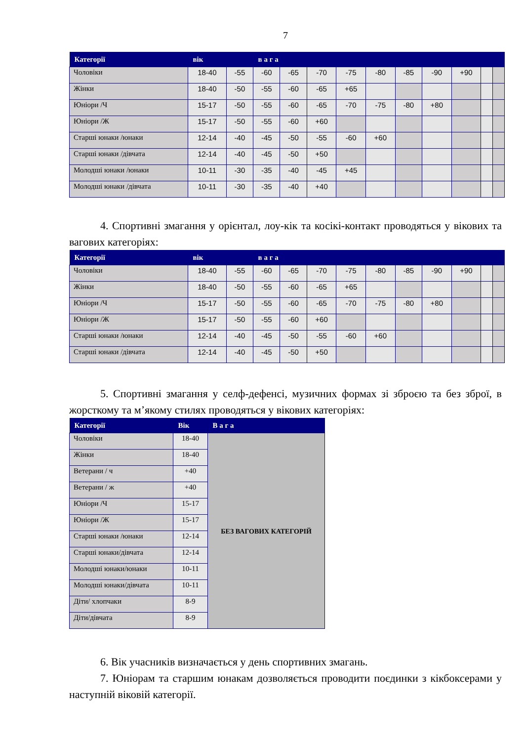7
| Категорії | вік | | в а г а | | | | | | | | | |
| --- | --- | --- | --- | --- | --- | --- | --- | --- | --- | --- | --- | --- |
| Чоловіки | 18-40 | -55 | -60 | -65 | -70 | -75 | -80 | -85 | -90 | +90 | | |
| Жінки | 18-40 | -50 | -55 | -60 | -65 | +65 | | | | | | |
| Юніори /Ч | 15-17 | -50 | -55 | -60 | -65 | -70 | -75 | -80 | +80 | | | |
| Юніори /Ж | 15-17 | -50 | -55 | -60 | +60 | | | | | | | |
| Старші юнаки /юнаки | 12-14 | -40 | -45 | -50 | -55 | -60 | +60 | | | | | |
| Старші юнаки /дівчата | 12-14 | -40 | -45 | -50 | +50 | | | | | | | |
| Молодші юнаки /юнаки | 10-11 | -30 | -35 | -40 | -45 | +45 | | | | | | |
| Молодші юнаки /дівчата | 10-11 | -30 | -35 | -40 | +40 | | | | | | | |
4. Спортивні змагання у орієнтал, лоу-кік та косікі-контакт проводяться у вікових та вагових категоріях:
| Категорії | вік | | в а г а | | | | | | | | | |
| --- | --- | --- | --- | --- | --- | --- | --- | --- | --- | --- | --- | --- |
| Чоловіки | 18-40 | -55 | -60 | -65 | -70 | -75 | -80 | -85 | -90 | +90 | | |
| Жінки | 18-40 | -50 | -55 | -60 | -65 | +65 | | | | | | |
| Юніори /Ч | 15-17 | -50 | -55 | -60 | -65 | -70 | -75 | -80 | +80 | | | |
| Юніори /Ж | 15-17 | -50 | -55 | -60 | +60 | | | | | | | |
| Старші юнаки /юнаки | 12-14 | -40 | -45 | -50 | -55 | -60 | +60 | | | | | |
| Старші юнаки /дівчата | 12-14 | -40 | -45 | -50 | +50 | | | | | | | |
5. Спортивні змагання у селф-дефенсі, музичних формах зі зброєю та без зброї, в жорсткому та м’якому стилях проводяться у вікових категоріях:
| Категорії | Вік | В а г а |
| --- | --- | --- |
| Чоловіки | 18-40 | БЕЗ ВАГОВИХ КАТЕГОРІЙ |
| Жінки | 18-40 | |
| Ветерани / ч | +40 | |
| Ветерани / ж | +40 | |
| Юніори /Ч | 15-17 | |
| Юніори /Ж | 15-17 | |
| Старші юнаки /юнаки | 12-14 | |
| Старші юнаки/дівчата | 12-14 | |
| Молодші юнаки/юнаки | 10-11 | |
| Молодші юнаки/дівчата | 10-11 | |
| Діти/ хлопчаки | 8-9 | |
| Діти/дівчата | 8-9 | |
6. Вік учасників визначається у день спортивних змагань.
7. Юніорам та старшим юнакам дозволяється проводити поєдинки з кікбоксерами у наступній віковій категорії.